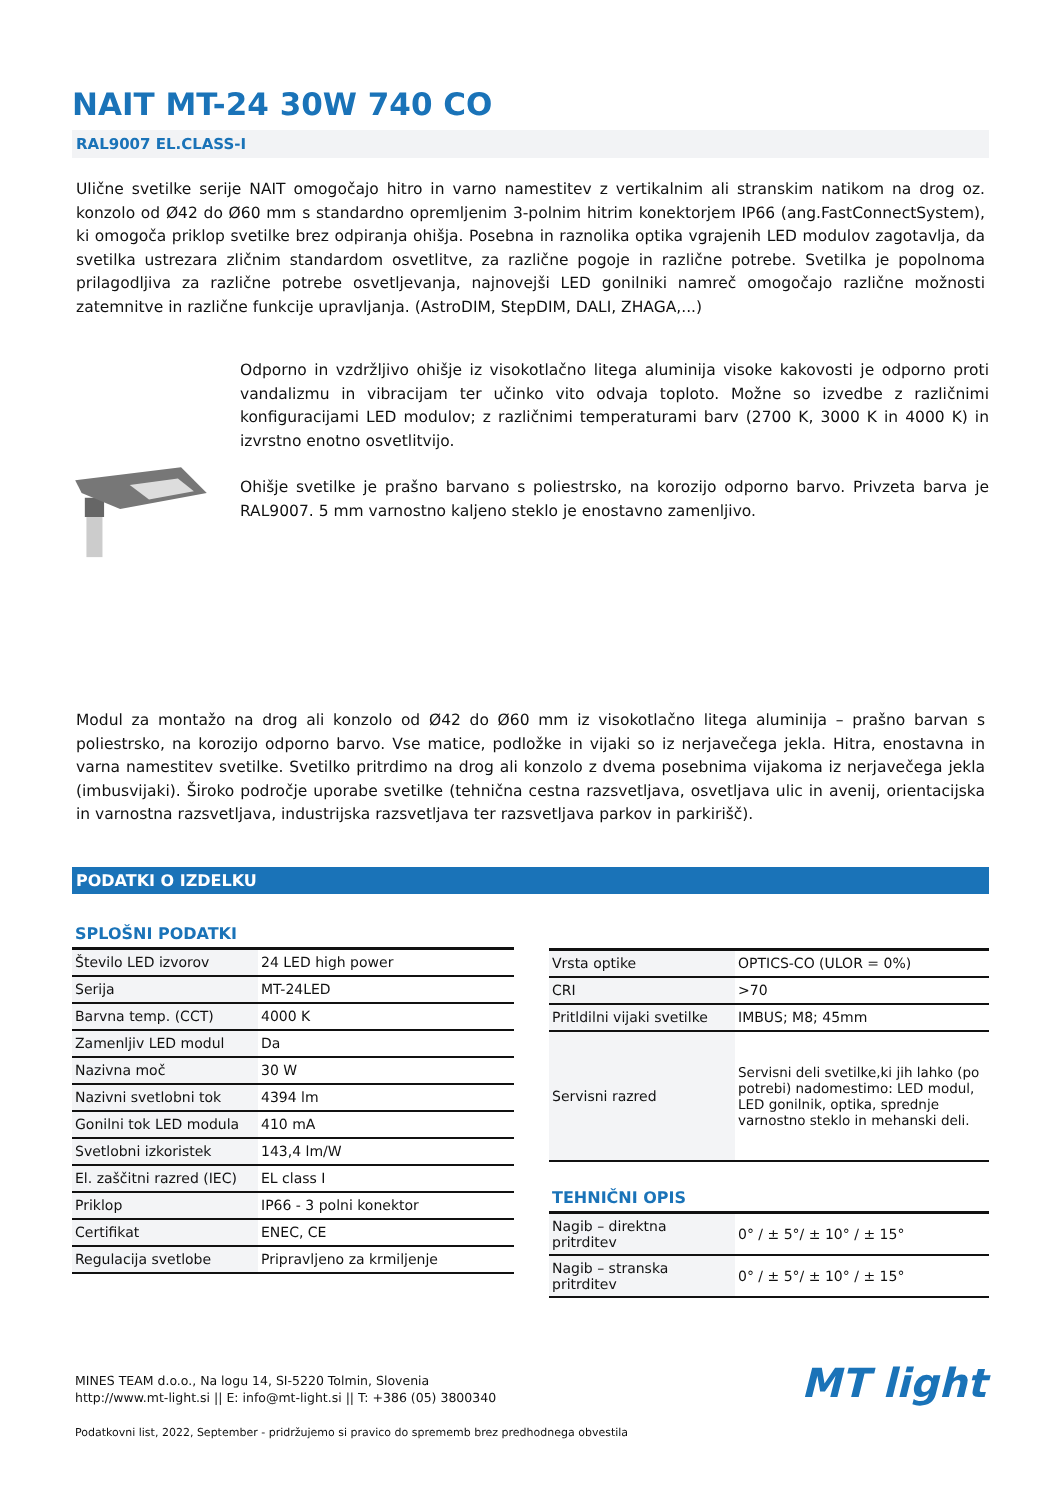NAIT MT-24 30W 740 CO
RAL9007 EL.CLASS-I
Ulične svetilke serije NAIT omogočajo hitro in varno namestitev z vertikalnim ali stranskim natikom na drog oz. konzolo od Ø42 do Ø60 mm s standardno opremljenim 3-polnim hitrim konektorjem IP66 (ang.FastConnectSystem), ki omogoča priklop svetilke brez odpiranja ohišja. Posebna in raznolika optika vgrajenih LED modulov zagotavlja, da svetilka ustrezara zličnim standardom osvetlitve, za različne pogoje in različne potrebe. Svetilka je popolnoma prilagodljiva za različne potrebe osvetljevanja, najnovejši LED gonilniki namreč omogočajo različne možnosti zatemnitve in različne funkcije upravljanja. (AstroDIM, StepDIM, DALI, ZHAGA,...)
Odporno in vzdržljivo ohišje iz visokotlačno litega aluminija visoke kakovosti je odporno proti vandalizmu in vibracijam ter učinko vito odvaja toploto. Možne so izvedbe z različnimi konfiguracijami LED modulov; z različnimi temperaturami barv (2700 K, 3000 K in 4000 K) in izvrstno enotno osvetlitvijo.
Ohišje svetilke je prašno barvano s poliestrsko, na korozijo odporno barvo. Privzeta barva je RAL9007. 5 mm varnostno kaljeno steklo je enostavno zamenljivo.
Modul za montažo na drog ali konzolo od Ø42 do Ø60 mm iz visokotlačno litega aluminija – prašno barvan s poliestrsko, na korozijo odporno barvo. Vse matice, podložke in vijaki so iz nerjavečega jekla. Hitra, enostavna in varna namestitev svetilke. Svetilko pritrdimo na drog ali konzolo z dvema posebnima vijakoma iz nerjavečega jekla (imbusvijaki). Široko področje uporabe svetilke (tehnična cestna razsvetljava, osvetljava ulic in avenij, orientacijska in varnostna razsvetljava, industrijska razsvetljava ter razsvetljava parkov in parkirišč).
PODATKI O IZDELKU
SPLOŠNI PODATKI
| Število LED izvorov | 24 LED high power |
| Serija | MT-24LED |
| Barvna temp. (CCT) | 4000 K |
| Zamenljiv LED modul | Da |
| Nazivna moč | 30 W |
| Nazivni svetlobni tok | 4394 lm |
| Gonilni tok LED modula | 410 mA |
| Svetlobni izkoristek | 143,4 lm/W |
| El. zaščitni razred (IEC) | EL class I |
| Priklop | IP66 - 3 polni konektor |
| Certifikat | ENEC, CE |
| Regulacija svetlobe | Pripravljeno za krmiljenje |
| Vrsta optike | OPTICS-CO (ULOR = 0%) |
| CRI | >70 |
| Pritldilni vijaki svetilke | IMBUS; M8; 45mm |
| Servisni razred | Servisni deli svetilke,ki jih lahko (po potrebi) nadomestimo: LED modul, LED gonilnik, optika, sprednje varnostno steklo in mehanski deli. |
TEHNIČNI OPIS
| Nagib – direktna pritrditev | 0° / ± 5°/ ± 10° / ± 15° |
| Nagib – stranska pritrditev | 0° / ± 5°/ ± 10° / ± 15° |
MINES TEAM d.o.o., Na logu 14, SI-5220 Tolmin, Slovenia
http://www.mt-light.si || E: info@mt-light.si || T: +386 (05) 3800340
Podatkovni list, 2022, September - pridržujemo si pravico do sprememb brez predhodnega obvestila
MT light